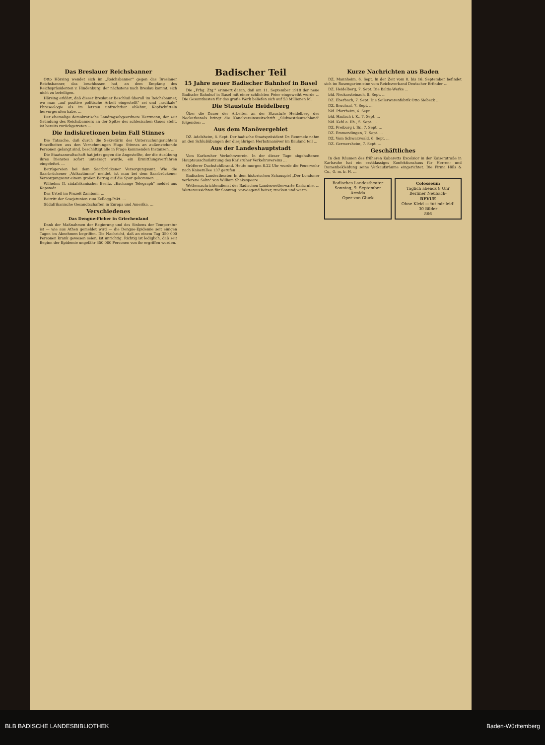Das Breslauer Reichsbanner
Otto Hörsing wendet sich im „Reichsbanner" gegen das Breslauer Reichsbanner, das beschlossen hat, an dem Empfang des Reichspräsidenten v. Hindenburg, der nächstens nach Breslau kommt, sich nicht zu beteiligen.
Hörsing erklärt, daß dieser Breslauer Beschluß überall im Reichsbanner, wo man „auf positive politische Arbeit eingestellt" sei und „radikale" Phraseologie als im letzten unfruchtbar ablehnt, Kopfschütteln hervorgerufen habe. ...
Der ehemalige demokratische Landtagsabgeordnete Herrmann, der seit Gründung des Reichsbanners an der Spitze des schlesischen Gaues steht, ist bereits zurückgetreten ...
Die Indiskretionen beim Fall Stinnes
Die Tatsache, daß durch die Sekretärin des Untersuchungsrichters Einzelheiten aus den Vernehmungen Hugo Stinnes an außenstehende Personen gelangt sind, beschäftigt alle in Frage kommenden Instanzen. ...
Die Staatsanwaltschaft hat jetzt gegen die Angestellte, der die Ausübung ihres Dienstes sofort untersagt wurde, ein Ermittlungsverfahren eingeleitet. ...
Betrügereien bei dem Saarbrückener Versorgungsamt. Wie die Saarbrückener „Volksstimme" meldet, ist man bei dem Saarbrückener Versorgungsamt einem großen Betrug auf die Spur gekommen. ...
Wilhelms II. südafrikanischer Besitz. „Exchange Telegraph" meldet aus Kapstadt ...
Das Urteil im Prozeß Zamboni. ...
Beitritt der Sowjetunion zum Kellogg-Pakt. ...
Südafrikanische Gesandtschaften in Europa und Amerika. ...
Verschiedenes
Das Dengue-Fieber in Griechenland
Dank der Maßnahmen der Regierung und des Sinkens der Temperatur ist — wie aus Athen gemeldet wird — die Dengue-Epidemie seit einigen Tagen im Abnehmen begriffen. Die Nachricht, daß an einem Tag 350 000 Personen krank gewesen seien, ist unrichtig. Richtig ist lediglich, daß seit Beginn der Epidemie ungefähr 350 000 Personen von ihr ergriffen wurden.
Badischer Teil
15 Jahre neuer Badischer Bahnhof in Basel
Die „Frbg. Ztg." erinnert daran, daß am 11. September 1918 der neue Badische Bahnhof in Basel mit einer schlichten Feier eingeweiht wurde ... Die Gesamtkosten für das große Werk beliefen sich auf 53 Millionen M.
Die Staustufe Heidelberg
Über die Dauer der Arbeiten an der Staustufe Heidelberg des Neckarkanals bringt die Kanalvereinszeitschrift „Südwestdeutschland" folgendes: ...
Aus dem Manövergebiet
DZ. Adelsheim, 8. Sept. Der badische Staatspräsident Dr. Remmele nahm an den Schlußübungen der diesjährigen Herbstmanöver im Bauland teil ...
Aus der Landeshauptstadt
Vom Karlsruher Verkehrsverein. In der dieser Tage abgehaltenen Hauptausschußsitzung des Karlsruher Verkehrsvereins ...
Größerer Dachstuhlbrand. Heute morgen 8.22 Uhr wurde die Feuerwehr nach Kaiserallee 137 gerufen ...
Badisches Landestheater. In dem historischen Schauspiel „Der Londoner verlorene Sohn" von William Shakespeare ...
Wetternachrichtendienst der Badischen Landeswetterwarte Karlsruhe. ... Wetteraussichten für Sonntag: vorwiegend heiter, trocken und warm.
Kurze Nachrichten aus Baden
DZ. Mannheim, 6. Sept. In der Zeit vom 8. bis 16. September befindet sich im Rosengarten eine vom Reichsverband Deutscher Erfinder ...
DZ. Heidelberg, 7. Sept. Die Baltia-Werke ...
bld. Neckarsteinach, 8. Sept. ...
DZ. Eberbach, 7. Sept. Die Seilerwarenfabrik Otto Siebeck ...
DZ. Bruchsal, 7. Sept. ...
bld. Pforzheim, 6. Sept. ...
bld. Haslach i. K., 7. Sept. ...
bld. Kehl a. Rh., 5. Sept. ...
DZ. Freiburg i. Br., 7. Sept. ...
DZ. Emmendingen, 7. Sept. ...
DZ. Vom Schwarzwald, 6. Sept. ...
DZ. Germersheim, 7. Sept. ...
Geschäftliches
In den Räumen des früheren Kabaretts Excelsior in der Kaiserstraße in Karlsruhe hat ein erstklassiges Konfektionshaus für Herren- und Damenbekleidung seine Verkaufsräume eingerichtet. Die Firma Hüls & Co., G. m. b. H. ...
Badisches Landestheater
Sonntag, 9. September
Armida
Oper von Gluck
Colosseum
Täglich abends 8 Uhr
Berliner Neubach-
REVUE
Ohne Kleid — tut mir leid!
30 Bilder
866
BLB BADISCHE LANDESBIBLIOTHEK Baden-Württemberg